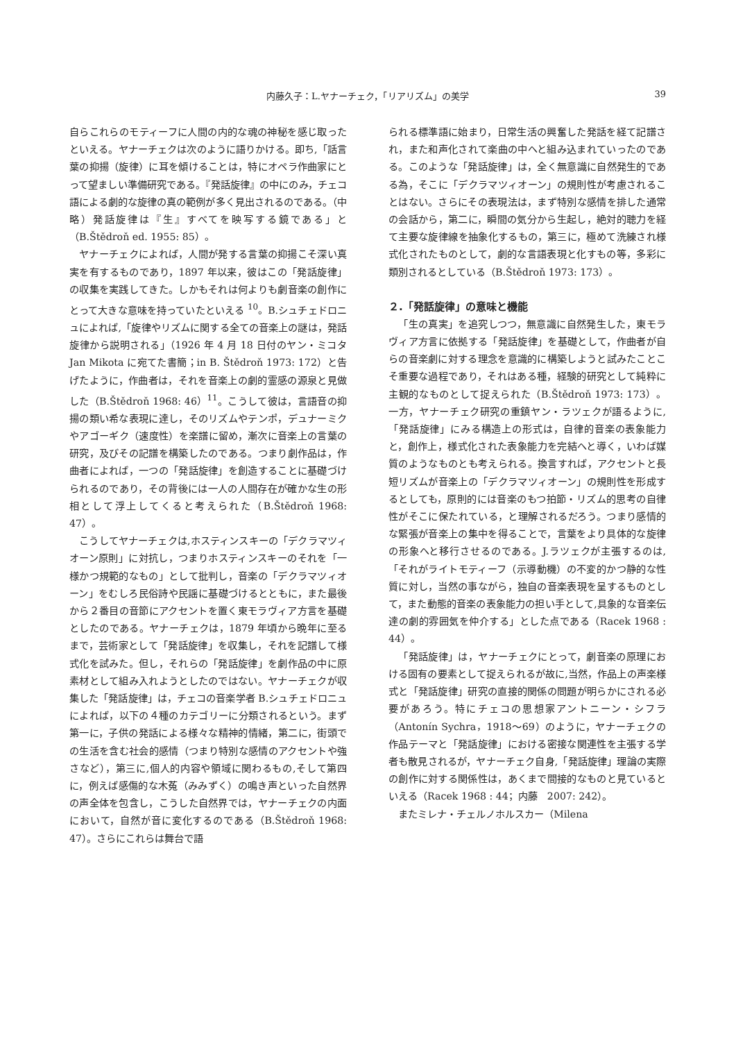内藤久子：L.ヤナーチェク，「リアリズム」の美学
39
自らこれらのモティーフに人間の内的な魂の神秘を感じ取ったといえる。ヤナーチェクは次のように語りかける。即ち,「話言葉の抑揚（旋律）に耳を傾けることは，特にオペラ作曲家にとって望ましい準備研究である。『発話旋律』の中にのみ，チェコ語による劇的な旋律の真の範例が多く見出されるのである。（中略）発話旋律は『生』すべてを映写する鏡である」と（B.Štědroň ed. 1955: 85）。
ヤナーチェクによれば，人間が発する言葉の抑揚こそ深い真実を有するものであり，1897 年以来，彼はこの「発話旋律」の収集を実践してきた。しかもそれは何よりも劇音楽の創作にとって大きな意味を持っていたといえる <sup>10</sup>。B.シュチェドロニュによれば,「旋律やリズムに関する全ての音楽上の謎は，発話旋律から説明される」（1926 年 4 月 18 日付のヤン・ミコタ Jan Mikota に宛てた書簡；in B. Štědroň 1973: 172）と告げたように，作曲者は，それを音楽上の劇的霊感の源泉と見做した（B.Štědroň 1968: 46）<sup>11</sup>。こうして彼は，言語音の抑揚の類い希な表現に達し，そのリズムやテンポ，デュナーミクやアゴーギク（速度性）を楽譜に留め，漸次に音楽上の言葉の研究，及びその記譜を構築したのである。つまり劇作品は，作曲者によれば，一つの「発話旋律」を創造することに基礎づけられるのであり，その背後には一人の人間存在が確かな生の形相として浮上してくると考えられた（B.Štědroň 1968: 47）。
こうしてヤナーチェクは,ホスティンスキーの「デクラマツィオーン原則」に対抗し，つまりホスティンスキーのそれを「一様かつ規範的なもの」として批判し，音楽の「デクラマツィオーン」をむしろ民俗詩や民謡に基礎づけるとともに，また最後から２番目の音節にアクセントを置く東モラヴィア方言を基礎としたのである。ヤナーチェクは，1879 年頃から晩年に至るまで，芸術家として「発話旋律」を収集し，それを記譜して様式化を試みた。但し，それらの「発話旋律」を劇作品の中に原素材として組み入れようとしたのではない。ヤナーチェクが収集した「発話旋律」は，チェコの音楽学者 B.シュチェドロニュによれば，以下の４種のカテゴリーに分類されるという。まず第一に，子供の発話による様々な精神的情緒，第二に，街頭での生活を含む社会的感情（つまり特別な感情のアクセントや強さなど），第三に,個人的内容や領域に関わるもの,そして第四に，例えば感傷的な木菟（みみずく）の鳴き声といった自然界の声全体を包含し，こうした自然界では，ヤナーチェクの内面において，自然が音に変化するのである（B.Štědroň 1968: 47）。さらにこれらは舞台で語
られる標準語に始まり，日常生活の興奮した発話を経て記譜され，また和声化されて楽曲の中へと組み込まれていったのである。このような「発話旋律」は，全く無意識に自然発生的である為，そこに「デクラマツィオーン」の規則性が考慮されることはない。さらにその表現法は，まず特別な感情を排した通常の会話から，第二に，瞬間の気分から生起し，絶対的聴力を経て主要な旋律線を抽象化するもの，第三に，極めて洗練され様式化されたものとして，劇的な言語表現と化すもの等，多彩に類別されるとしている（B.Štědroň 1973: 173）。
２.「発話旋律」の意味と機能
「生の真実」を追究しつつ，無意識に自然発生した，東モラヴィア方言に依拠する「発話旋律」を基礎として，作曲者が自らの音楽劇に対する理念を意識的に構築しようと試みたことこそ重要な過程であり，それはある種，経験的研究として純粋に主観的なものとして捉えられた（B.Štědroň 1973: 173）。一方，ヤナーチェク研究の重鎮ヤン・ラツェクが語るように,「発話旋律」にみる構造上の形式は，自律的音楽の表象能力と，創作上，様式化された表象能力を完結へと導く，いわば媒質のようなものとも考えられる。換言すれば，アクセントと長短リズムが音楽上の「デクラマツィオーン」の規則性を形成するとしても，原則的には音楽のもつ拍節・リズム的思考の自律性がそこに保たれている，と理解されるだろう。つまり感情的な緊張が音楽上の集中を得ることで，言葉をより具体的な旋律の形象へと移行させるのである。J.ラツェクが主張するのは,「それがライトモティーフ（示導動機）の不変的かつ静的な性質に対し，当然の事ながら，独自の音楽表現を呈するものとして，また動態的音楽の表象能力の担い手として,具象的な音楽伝達の劇的雰囲気を仲介する」とした点である（Racek 1968 : 44）。
「発話旋律」は，ヤナーチェクにとって，劇音楽の原理における固有の要素として捉えられるが故に,当然，作品上の声楽様式と「発話旋律」研究の直接的関係の問題が明らかにされる必要があろう。特にチェコの思想家アントニーン・シフラ（Antonín Sychra，1918～69）のように，ヤナーチェクの作品テーマと「発話旋律」における密接な関連性を主張する学者も散見されるが，ヤナーチェク自身,「発話旋律」理論の実際の創作に対する関係性は，あくまで間接的なものと見ているといえる（Racek 1968 : 44；内藤　2007: 242）。
またミレナ・チェルノホルスカー（Milena